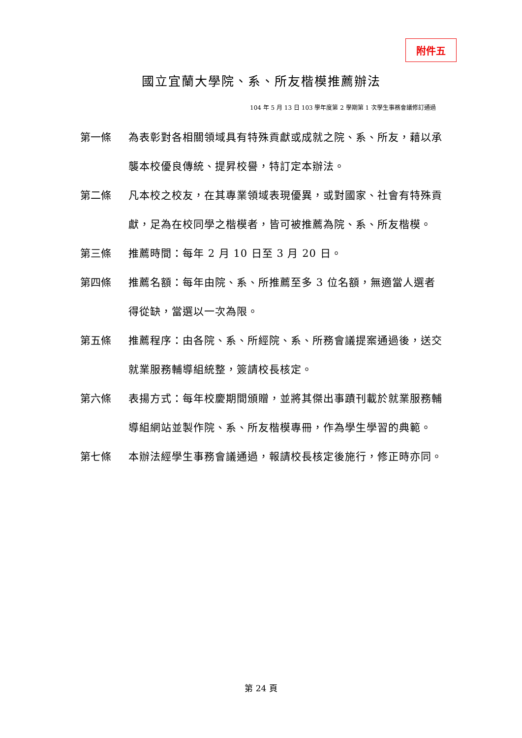附件五
國立宜蘭大學院、系、所友楷模推薦辦法
104 年 5 月 13 日 103 學年度第 2 學期第 1 次學生事務會議修訂通過
第一條 為表彰對各相關領域具有特殊貢獻或成就之院、系、所友，藉以承襲本校優良傳統、提昇校譽，特訂定本辦法。
第二條 凡本校之校友，在其專業領域表現優異，或對國家、社會有特殊貢獻，足為在校同學之楷模者，皆可被推薦為院、系、所友楷模。
第三條 推薦時間：每年 2 月 10 日至 3 月 20 日。
第四條 推薦名額：每年由院、系、所推薦至多 3 位名額，無適當人選者得從缺，當選以一次為限。
第五條 推薦程序：由各院、系、所經院、系、所務會議提案通過後，送交就業服務輔導組統整，簽請校長核定。
第六條 表揚方式：每年校慶期間頒贈，並將其傑出事蹟刊載於就業服務輔導組網站並製作院、系、所友楷模專冊，作為學生學習的典範。
第七條 本辦法經學生事務會議通過，報請校長核定後施行，修正時亦同。
第 24 頁